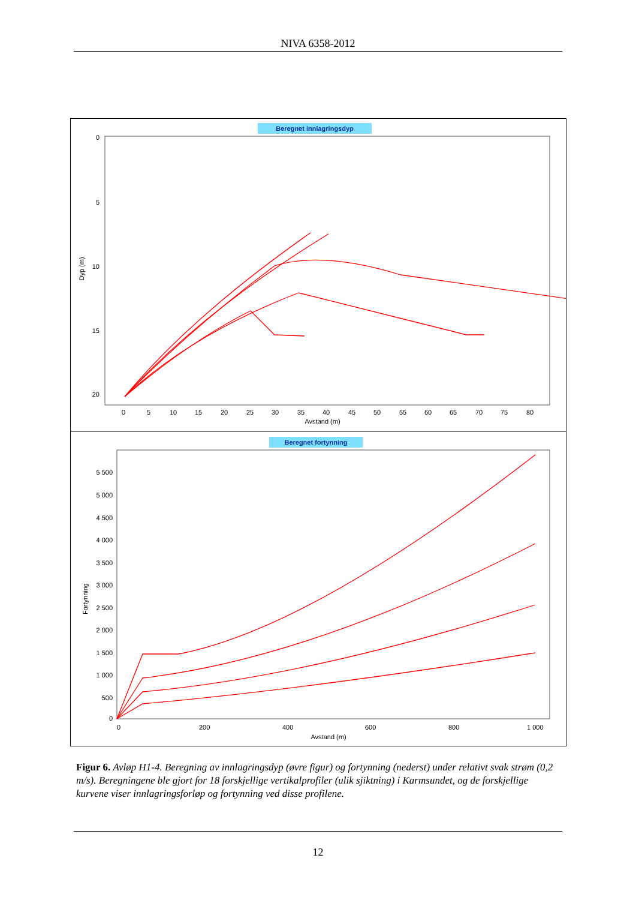NIVA 6358-2012
Beregnet innlagringsdyp
0
5
10
15
20
Dyp (m)
0
5
10
15
20
25
30
35
40
45
50
55
60
65
70
75
80
Avstand (m)
Beregnet fortynning
5 500
5 000
4 500
4 000
3 500
3 000
2 500
2 000
1 500
1 000
500
0
Fortynning
0
200
400
600
800
1 000
Avstand (m)
Figur 6. Avløp H1-4. Beregning av innlagringsdyp (øvre figur) og fortynning (nederst) under relativt svak strøm (0,2 m/s). Beregningene ble gjort for 18 forskjellige vertikalprofiler (ulik sjiktning) i Karmsundet, og de forskjellige kurvene viser innlagringsforløp og fortynning ved disse profilene.
12